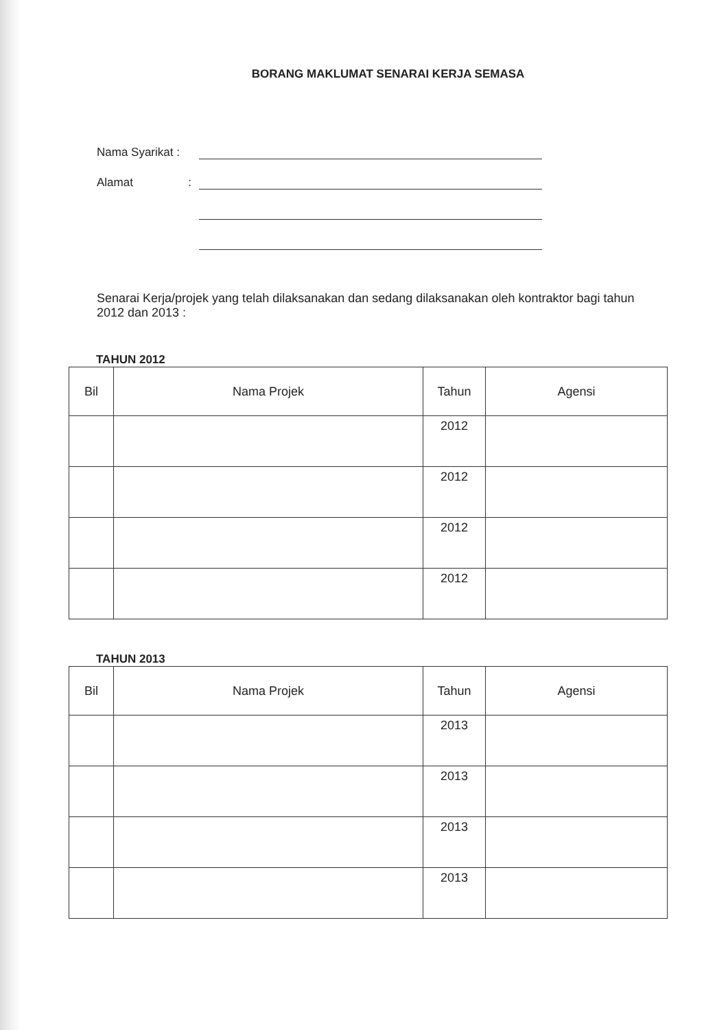BORANG MAKLUMAT SENARAI KERJA SEMASA
Nama Syarikat :
Alamat :
Senarai Kerja/projek yang telah dilaksanakan dan sedang dilaksanakan oleh kontraktor bagi tahun 2012 dan 2013 :
TAHUN 2012
| Bil | Nama Projek | Tahun | Agensi |
| --- | --- | --- | --- |
| | | 2012 | |
| | | 2012 | |
| | | 2012 | |
| | | 2012 | |
TAHUN 2013
| Bil | Nama Projek | Tahun | Agensi |
| --- | --- | --- | --- |
| | | 2013 | |
| | | 2013 | |
| | | 2013 | |
| | | 2013 | |